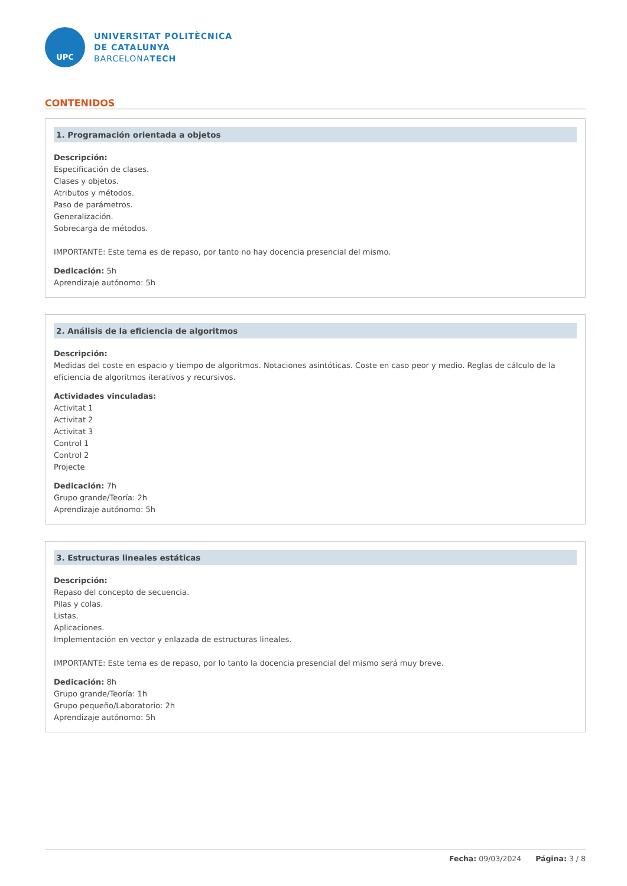UPC
UNIVERSITAT POLITÈCNICA
DE CATALUNYA
BARCELONATECH
CONTENIDOS
1. Programación orientada a objetos
Descripción:
Especificación de clases.
Clases y objetos.
Atributos y métodos.
Paso de parámetros.
Generalización.
Sobrecarga de métodos.
IMPORTANTE: Este tema es de repaso, por tanto no hay docencia presencial del mismo.
Dedicación: 5h
Aprendizaje autónomo: 5h
2. Análisis de la eficiencia de algoritmos
Descripción:
Medidas del coste en espacio y tiempo de algoritmos. Notaciones asintóticas. Coste en caso peor y medio. Reglas de cálculo de la eficiencia de algoritmos iterativos y recursivos.
Actividades vinculadas:
Activitat 1
Activitat 2
Activitat 3
Control 1
Control 2
Projecte
Dedicación: 7h
Grupo grande/Teoría: 2h
Aprendizaje autónomo: 5h
3. Estructuras lineales estáticas
Descripción:
Repaso del concepto de secuencia.
Pilas y colas.
Listas.
Aplicaciones.
Implementación en vector y enlazada de estructuras lineales.
IMPORTANTE: Este tema es de repaso, por lo tanto la docencia presencial del mismo será muy breve.
Dedicación: 8h
Grupo grande/Teoría: 1h
Grupo pequeño/Laboratorio: 2h
Aprendizaje autónomo: 5h
Fecha: 09/03/2024 Página: 3 / 8